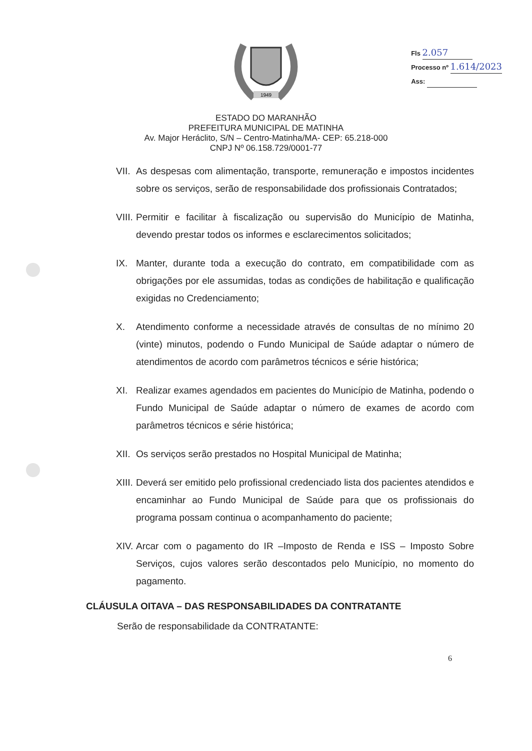1949
Fls 2.057
Processo nº 1.614/2023
Ass:
ESTADO DO MARANHÃO
PREFEITURA MUNICIPAL DE MATINHA
Av. Major Heráclito, S/N – Centro-Matinha/MA- CEP: 65.218-000
CNPJ Nº 06.158.729/0001-77
VII. As despesas com alimentação, transporte, remuneração e impostos incidentes sobre os serviços, serão de responsabilidade dos profissionais Contratados;
VIII. Permitir e facilitar à fiscalização ou supervisão do Município de Matinha, devendo prestar todos os informes e esclarecimentos solicitados;
IX. Manter, durante toda a execução do contrato, em compatibilidade com as obrigações por ele assumidas, todas as condições de habilitação e qualificação exigidas no Credenciamento;
X. Atendimento conforme a necessidade através de consultas de no mínimo 20 (vinte) minutos, podendo o Fundo Municipal de Saúde adaptar o número de atendimentos de acordo com parâmetros técnicos e série histórica;
XI. Realizar exames agendados em pacientes do Município de Matinha, podendo o Fundo Municipal de Saúde adaptar o número de exames de acordo com parâmetros técnicos e série histórica;
XII. Os serviços serão prestados no Hospital Municipal de Matinha;
XIII. Deverá ser emitido pelo profissional credenciado lista dos pacientes atendidos e encaminhar ao Fundo Municipal de Saúde para que os profissionais do programa possam continua o acompanhamento do paciente;
XIV. Arcar com o pagamento do IR –Imposto de Renda e ISS – Imposto Sobre Serviços, cujos valores serão descontados pelo Município, no momento do pagamento.
CLÁUSULA OITAVA – DAS RESPONSABILIDADES DA CONTRATANTE
Serão de responsabilidade da CONTRATANTE:
6